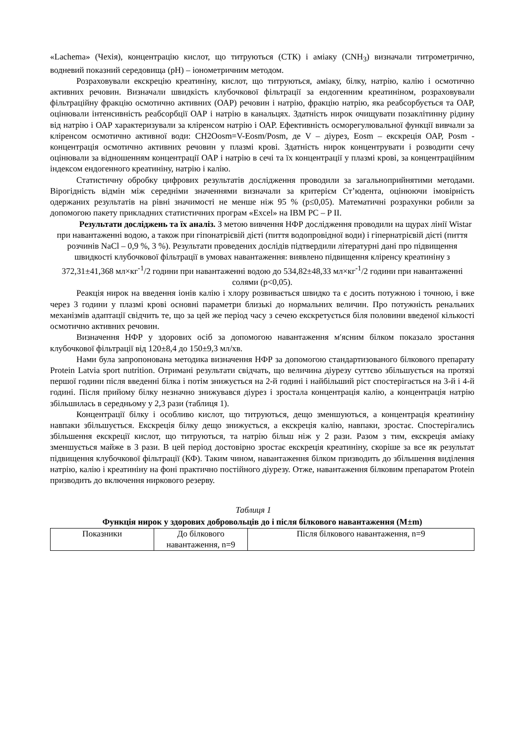«Lachema» (Чехія), концентрацію кислот, що титруються (СТК) і аміаку (CNH<sub>3</sub>) визначали титрометрично, водневий показний середовища (рН) – іонометричним методом.
Розраховували екскрецію креатиніну, кислот, що титруються, аміаку, білку, натрію, калію і осмотично активних речовин. Визначали швидкість клубочкової фільтрації за ендогенним креатиніном, розраховували фільтраційну фракцію осмотично активних (ОАР) речовин і натрію, фракцію натрію, яка реабсорбується та ОАР, оцінювали інтенсивність реабсорбції ОАР і натрію в канальцях. Здатність нирок очищувати позаклітинну рідину від натрію і ОАР характеризували за кліренсом натрію і ОАР. Ефективність осморегулювальної функції вивчали за кліренсом осмотично активної води: CH2Oosm=V-Eosm/Posm, де V – діурез, Eosm – екскреція ОАР, Posm - концентрація осмотично активних речовин у плазмі крові. Здатність нирок концентрувати і розводити сечу оцінювали за відношенням концентрації ОАР і натрію в сечі та їх концентрації у плазмі крові, за концентраційним індексом ендогенного креатиніну, натрію і калію.
Статистичну обробку цифрових результатів дослідження проводили за загальноприйнятими методами. Вірогідність відмін між середніми значеннями визначали за критерієм Ст’юдента, оцінюючи імовірність одержаних результатів на рівні значимості не менше ніж 95 % (р≤0,05). Математичні розрахунки робили за допомогою пакету прикладних статистичних програм «Excel» на IBM PC – P II.
Результати досліджень та їх аналіз. З метою вивчення НФР дослідження проводили на щурах лінії Wistar при навантаженні водою, а також при гіпонатрієвій дієті (пиття водопровідної води) і гіпернатрієвій дієті (пиття розчинів NaCl – 0,9 %, 3 %). Результати проведених дослідів підтвердили літературні дані про підвищення швидкості клубочкової фільтрації в умовах навантаження: виявлено підвищення кліренсу креатиніну з 372,31±41,368 мл×кг<sup>-1</sup>/2 години при навантаженні водою до 534,82±48,33 мл×кг<sup>-1</sup>/2 години при навантаженні солями (р<0,05).
Реакція нирок на введення іонів калію і хлору розвивається швидко та є досить потужною і точною, і вже через 3 години у плазмі крові основні параметри близькі до нормальних величин. Про потужність ренальних механізмів адаптації свідчить те, що за цей же період часу з сечею екскретується біля половини введеної кількості осмотично активних речовин.
Визначення НФР у здорових осіб за допомогою навантаження м′ясним білком показало зростання клубочкової фільтрації від 120±8,4 до 150±9,3 мл/хв.
Нами була запропонована методика визначення НФР за допомогою стандартизованого білкового препарату Protein Latvia sport nutrition. Отримані результати свідчать, що величина діурезу суттєво збільшується на протязі першої години після введенні білка і потім знижується на 2-й годині і найбільший ріст спостерігається на 3-й і 4-й годині. Після прийому білку незначно знижувався діурез і зростала концентрація калію, а концентрація натрію збільшилась в середньому у 2,3 рази (таблиця 1).
Концентрації білку і особливо кислот, що титруються, дещо зменшуються, а концентрація креатиніну навпаки збільшується. Екскреція білку дещо знижується, а екскреція калію, навпаки, зростає. Спостерігались збільшення екскреції кислот, що титруються, та натрію більш ніж у 2 рази. Разом з тим, екскреція аміаку зменшується майже в 3 рази. В цей період достовірно зростає екскреція креатиніну, скоріше за все як результат підвищення клубочкової фільтрації (КФ). Таким чином, навантаження білком призводить до збільшення виділення натрію, калію і креатиніну на фоні практично постійного діурезу. Отже, навантаження білковим препаратом Protein призводить до включення ниркового резерву.
Таблиця 1
Функція нирок у здорових добровольців до і після білкового навантаження (M±m)
| Показники | До білкового навантаження, n=9 | Після білкового навантаження, n=9 |